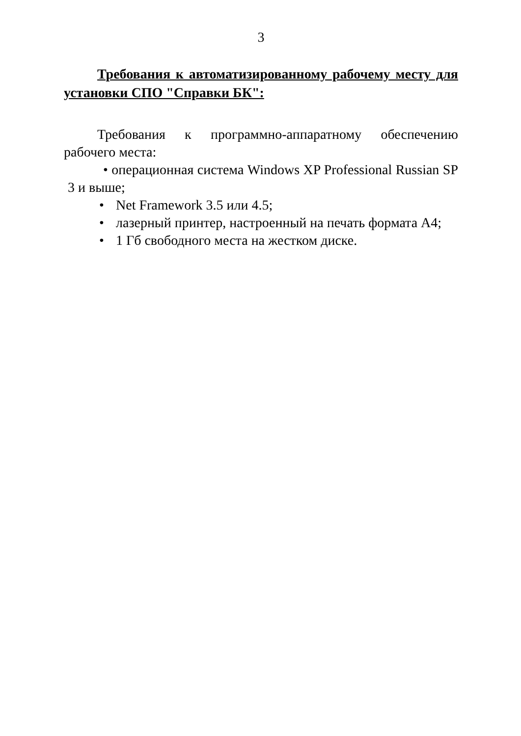3
Требования к автоматизированному рабочему месту для установки СПО "Справки БК":
Требования к программно-аппаратному обеспечению рабочего места:
• операционная система Windows XP Professional Russian SP 3 и выше;
• Net Framework 3.5 или 4.5;
• лазерный принтер, настроенный на печать формата А4;
• 1 Гб свободного места на жестком диске.